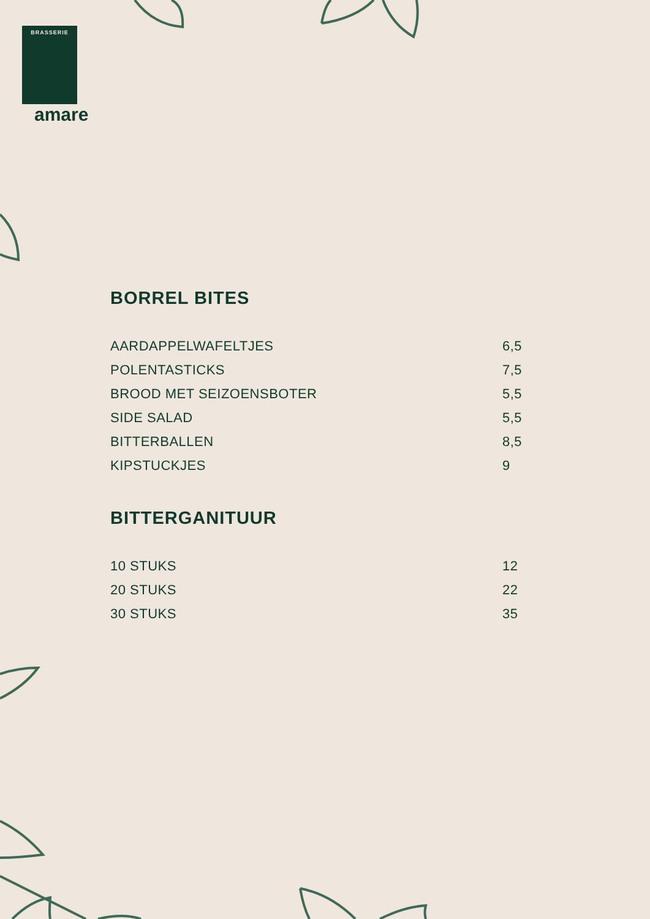BRASSERIE
amare
BORREL BITES
| AARDAPPELWAFELTJES | 6,5 |
| POLENTASTICKS | 7,5 |
| BROOD MET SEIZOENSBOTER | 5,5 |
| SIDE SALAD | 5,5 |
| BITTERBALLEN | 8,5 |
| KIPSTUCKJES | 9 |
BITTERGANITUUR
| 10 STUKS | 12 |
| 20 STUKS | 22 |
| 30 STUKS | 35 |